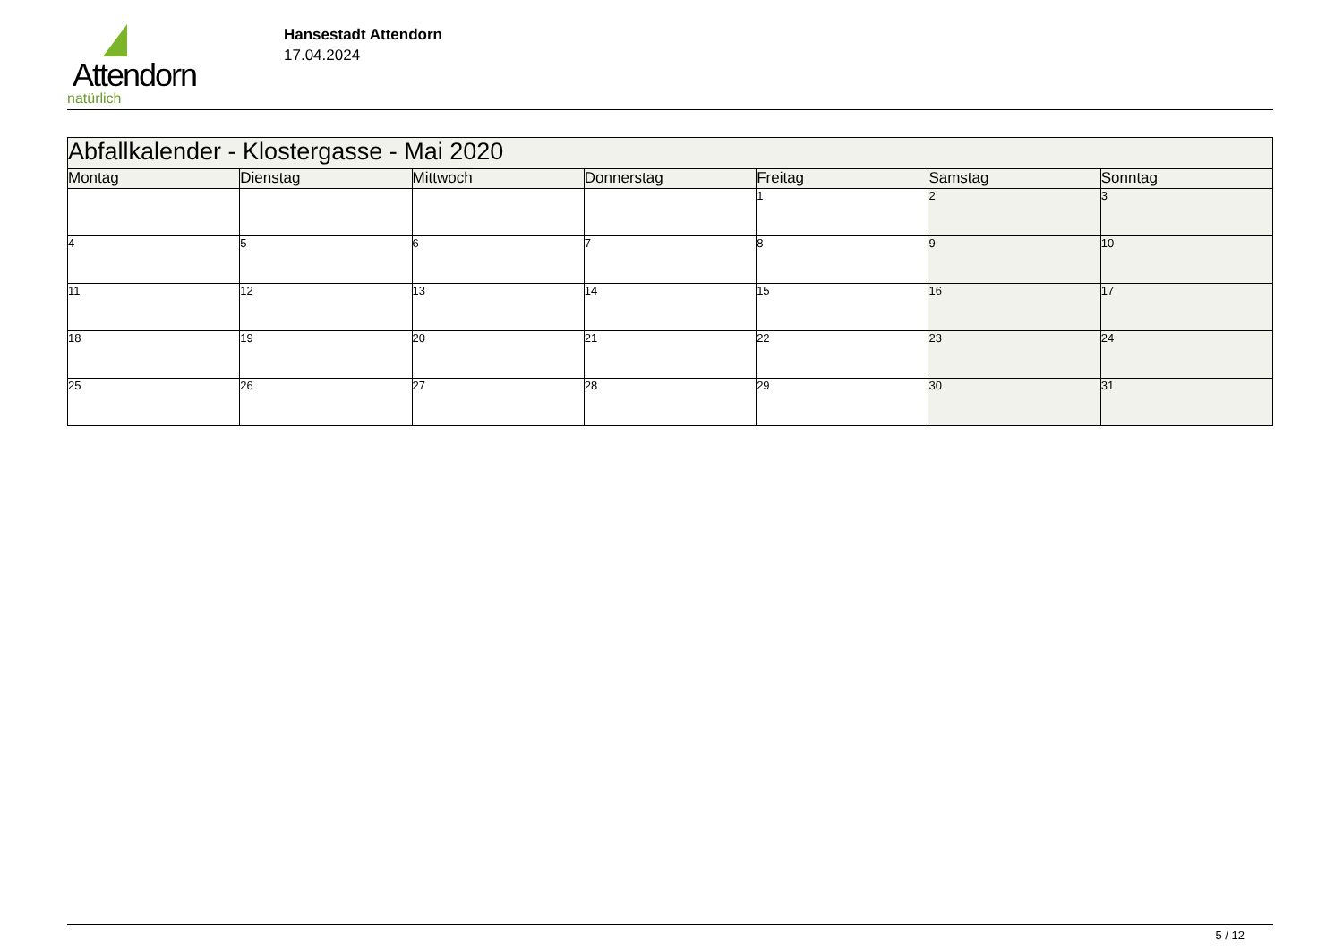Attendorn
natürlich
Hansestadt Attendorn
17.04.2024
| Abfallkalender - Klostergasse - Mai 2020 | | | | | | |
| Montag | Dienstag | Mittwoch | Donnerstag | Freitag | Samstag | Sonntag |
| | | | | 1 | 2 | 3 |
| 4 | 5 | 6 | 7 | 8 | 9 | 10 |
| 11 | 12 | 13 | 14 | 15 | 16 | 17 |
| 18 | 19 | 20 | 21 | 22 | 23 | 24 |
| 25 | 26 | 27 | 28 | 29 | 30 | 31 |
5 / 12